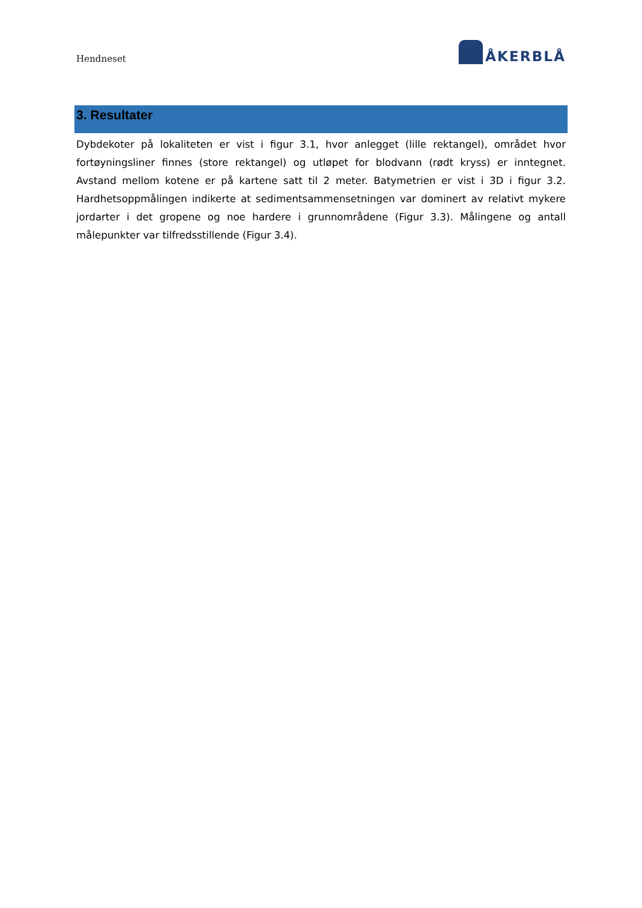Hendneset
ÅKERBLÅ
3. Resultater
Dybdekoter på lokaliteten er vist i figur 3.1, hvor anlegget (lille rektangel), området hvor fortøyningsliner finnes (store rektangel) og utløpet for blodvann (rødt kryss) er inntegnet. Avstand mellom kotene er på kartene satt til 2 meter. Batymetrien er vist i 3D i figur 3.2. Hardhetsoppmålingen indikerte at sedimentsammensetningen var dominert av relativt mykere jordarter i det gropene og noe hardere i grunnområdene (Figur 3.3). Målingene og antall målepunkter var tilfredsstillende (Figur 3.4).